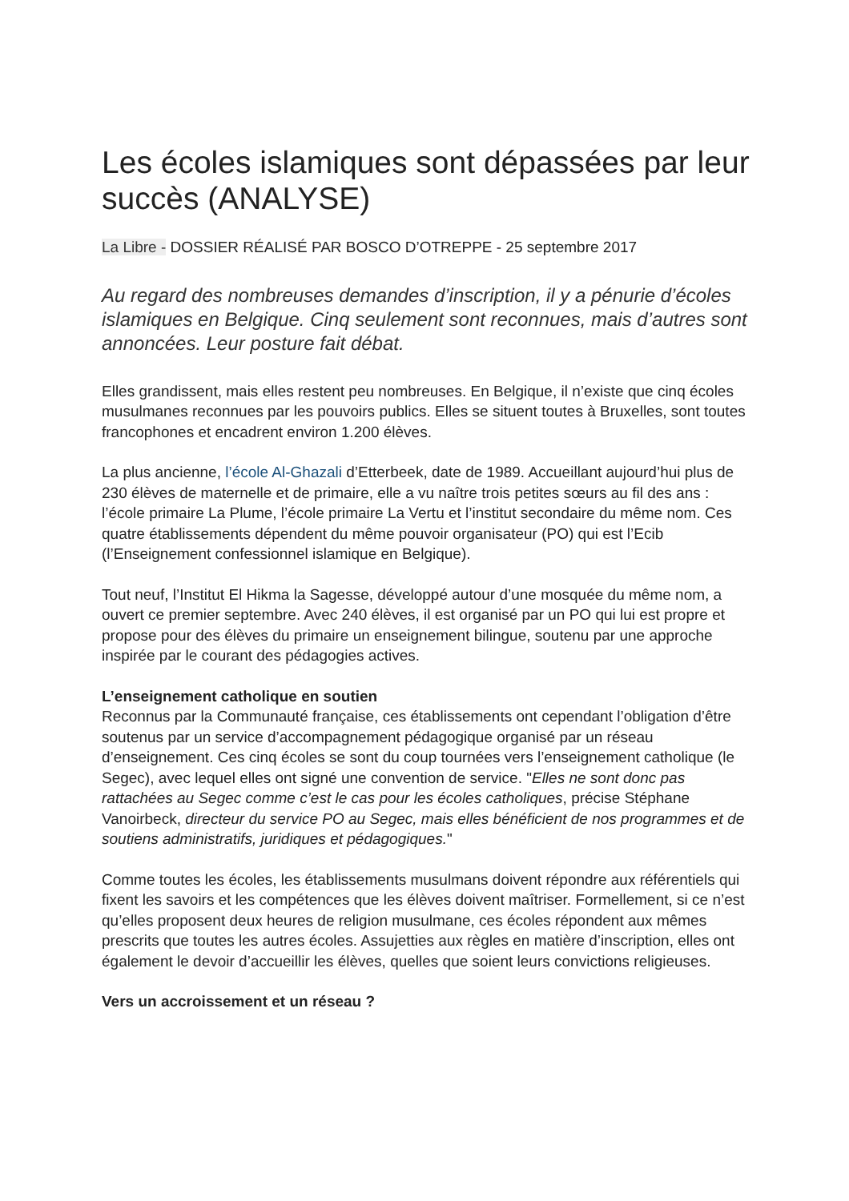Les écoles islamiques sont dépassées par leur succès (ANALYSE)
La Libre - DOSSIER RÉALISÉ PAR BOSCO D’OTREPPE - 25 septembre 2017
Au regard des nombreuses demandes d’inscription, il y a pénurie d’écoles islamiques en Belgique. Cinq seulement sont reconnues, mais d’autres sont annoncées. Leur posture fait débat.
Elles grandissent, mais elles restent peu nombreuses. En Belgique, il n’existe que cinq écoles musulmanes reconnues par les pouvoirs publics. Elles se situent toutes à Bruxelles, sont toutes francophones et encadrent environ 1.200 élèves.
La plus ancienne, l’école Al-Ghazali d’Etterbeek, date de 1989. Accueillant aujourd’hui plus de 230 élèves de maternelle et de primaire, elle a vu naître trois petites sœurs au fil des ans : l’école primaire La Plume, l’école primaire La Vertu et l’institut secondaire du même nom. Ces quatre établissements dépendent du même pouvoir organisateur (PO) qui est l’Ecib (l’Enseignement confessionnel islamique en Belgique).
Tout neuf, l’Institut El Hikma la Sagesse, développé autour d’une mosquée du même nom, a ouvert ce premier septembre. Avec 240 élèves, il est organisé par un PO qui lui est propre et propose pour des élèves du primaire un enseignement bilingue, soutenu par une approche inspirée par le courant des pédagogies actives.
L’enseignement catholique en soutien
Reconnus par la Communauté française, ces établissements ont cependant l’obligation d’être soutenus par un service d’accompagnement pédagogique organisé par un réseau d’enseignement. Ces cinq écoles se sont du coup tournées vers l’enseignement catholique (le Segec), avec lequel elles ont signé une convention de service. "Elles ne sont donc pas rattachées au Segec comme c’est le cas pour les écoles catholiques, précise Stéphane Vanoirbeck, directeur du service PO au Segec, mais elles bénéficient de nos programmes et de soutiens administratifs, juridiques et pédagogiques."
Comme toutes les écoles, les établissements musulmans doivent répondre aux référentiels qui fixent les savoirs et les compétences que les élèves doivent maîtriser. Formellement, si ce n’est qu’elles proposent deux heures de religion musulmane, ces écoles répondent aux mêmes prescrits que toutes les autres écoles. Assujetties aux règles en matière d’inscription, elles ont également le devoir d’accueillir les élèves, quelles que soient leurs convictions religieuses.
Vers un accroissement et un réseau ?